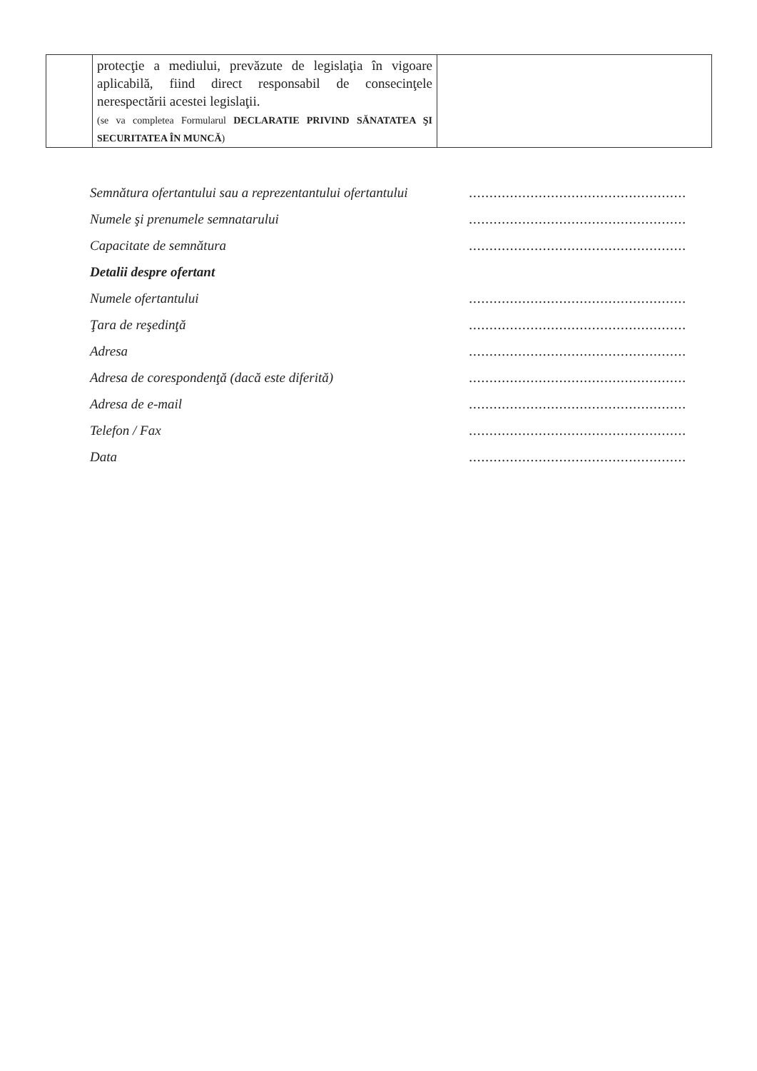| | protecţie a mediului, prevăzute de legislaţia în vigoare aplicabilă, fiind direct responsabil de consecinţele nerespectării acestei legislaţii. (se va completea Formularul DECLARATIE PRIVIND SĂNATATEA ŞI SECURITATEA ÎN MUNCĂ ) | |
Semnătura ofertantului sau a reprezentantului ofertantului.....................................................
Numele şi prenumele semnatarului.....................................................
Capacitate de semnătura.....................................................
Detalii despre ofertant
Numele ofertantului.....................................................
Ţara de reşedinţă.....................................................
Adresa.....................................................
Adresa de corespondenţă (dacă este diferită).....................................................
Adresa de e-mail.....................................................
Telefon / Fax.....................................................
Data.....................................................